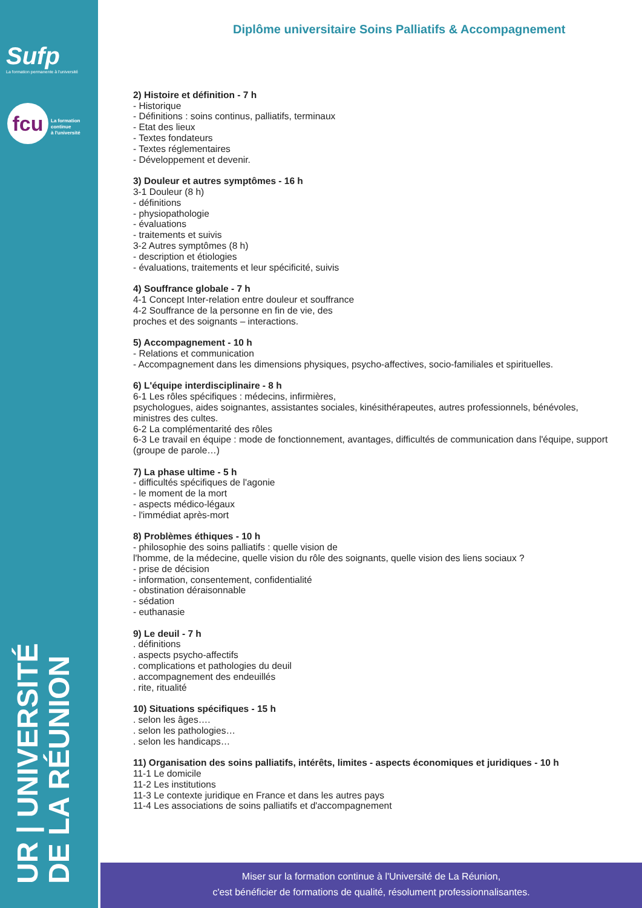Sufp
La formation permanente à l'université
fcu
La formation
continue
à l'université
UR | UNIVERSITÉ
DE LA RÉUNION
Diplôme universitaire Soins Palliatifs & Accompagnement
2) Histoire et définition - 7 h
- Historique
- Définitions : soins continus, palliatifs, terminaux
- Etat des lieux
- Textes fondateurs
- Textes réglementaires
- Développement et devenir.
3) Douleur et autres symptômes - 16 h
3-1 Douleur (8 h)
- définitions
- physiopathologie
- évaluations
- traitements et suivis
3-2 Autres symptômes (8 h)
- description et étiologies
- évaluations, traitements et leur spécificité, suivis
4) Souffrance globale - 7 h
4-1 Concept Inter-relation entre douleur et souffrance
4-2 Souffrance de la personne en fin de vie, des
proches et des soignants – interactions.
5) Accompagnement - 10 h
- Relations et communication
- Accompagnement dans les dimensions physiques, psycho-affectives, socio-familiales et spirituelles.
6) L'équipe interdisciplinaire - 8 h
6-1 Les rôles spécifiques : médecins, infirmières,
psychologues, aides soignantes, assistantes sociales, kinésithérapeutes, autres professionnels, bénévoles, ministres des cultes.
6-2 La complémentarité des rôles
6-3 Le travail en équipe : mode de fonctionnement, avantages, difficultés de communication dans l'équipe, support (groupe de parole…)
7) La phase ultime - 5 h
- difficultés spécifiques de l'agonie
- le moment de la mort
- aspects médico-légaux
- l'immédiat après-mort
8) Problèmes éthiques - 10 h
- philosophie des soins palliatifs : quelle vision de
l'homme, de la médecine, quelle vision du rôle des soignants, quelle vision des liens sociaux ?
- prise de décision
- information, consentement, confidentialité
- obstination déraisonnable
- sédation
- euthanasie
9) Le deuil - 7 h
. définitions
. aspects psycho-affectifs
. complications et pathologies du deuil
. accompagnement des endeuillés
. rite, ritualité
10) Situations spécifiques - 15 h
. selon les âges….
. selon les pathologies…
. selon les handicaps…
11) Organisation des soins palliatifs, intérêts, limites - aspects économiques et juridiques - 10 h
11-1 Le domicile
11-2 Les institutions
11-3 Le contexte juridique en France et dans les autres pays
11-4 Les associations de soins palliatifs et d'accompagnement
Miser sur la formation continue à l'Université de La Réunion,
c'est bénéficier de formations de qualité, résolument professionnalisantes.